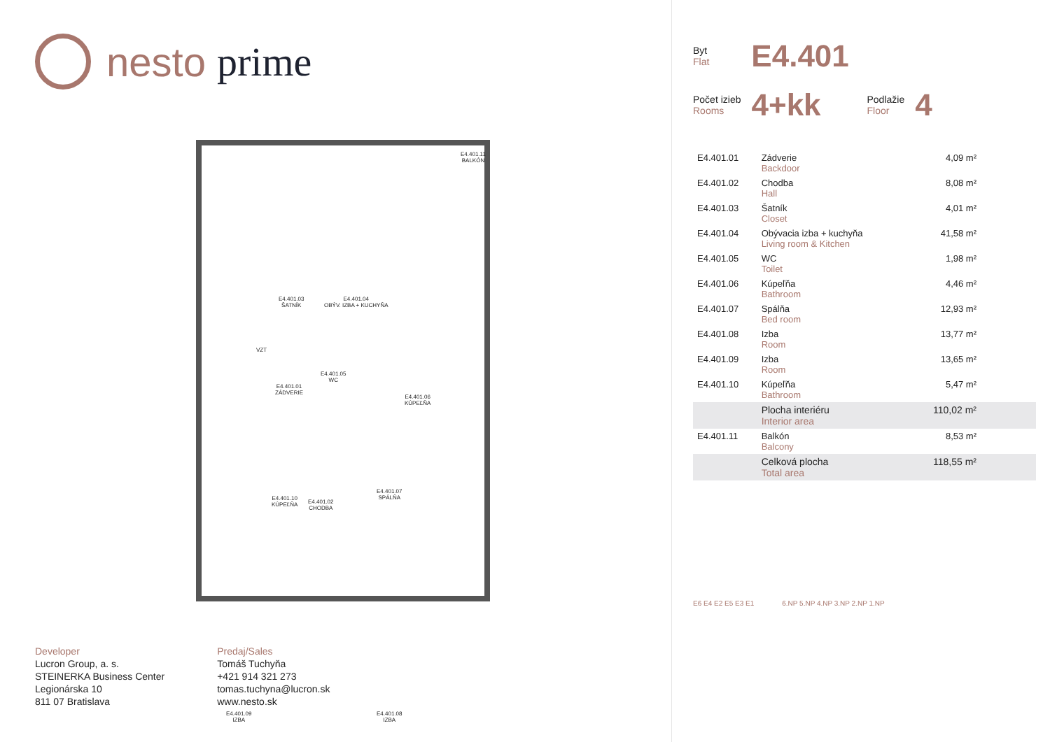nesto prime
E4.401.11
BALKÓN
E4.401.04
OBÝV. IZBA + KUCHYŇA
E4.401.03
ŠATNÍK
VZT
E4.401.01
ZÁDVERIE
E4.401.05
WC
E4.401.06
KÚPEĽŇA
E4.401.10
KÚPEĽŇA
E4.401.02
CHODBA
E4.401.07
SPÁLŇA
E4.401.09
IZBA
E4.401.08
IZBA
Developer
Lucron Group, a. s.
STEINERKA Business Center
Legionárska 10
811 07 Bratislava
Predaj/Sales
Tomáš Tuchyňa
+421 914 321 273
tomas.tuchyna@lucron.sk
www.nesto.sk
Byt
Flat
E4.401
Počet izieb
Rooms
4+kk
Podlažie
Floor
4
| E4.401.01 | Zádverie Backdoor | 4,09 m² |
| E4.401.02 | Chodba Hall | 8,08 m² |
| E4.401.03 | Šatník Closet | 4,01 m² |
| E4.401.04 | Obývacia izba + kuchyňa Living room & Kitchen | 41,58 m² |
| E4.401.05 | WC Toilet | 1,98 m² |
| E4.401.06 | Kúpeľňa Bathroom | 4,46 m² |
| E4.401.07 | Spálňa Bed room | 12,93 m² |
| E4.401.08 | Izba Room | 13,77 m² |
| E4.401.09 | Izba Room | 13,65 m² |
| E4.401.10 | Kúpeľňa Bathroom | 5,47 m² |
| | Plocha interiéru Interior area | 110,02 m² |
| E4.401.11 | Balkón Balcony | 8,53 m² |
| | Celková plocha Total area | 118,55 m² |
E6 E4 E2 E5 E3 E1 6.NP 5.NP 4.NP 3.NP 2.NP 1.NP